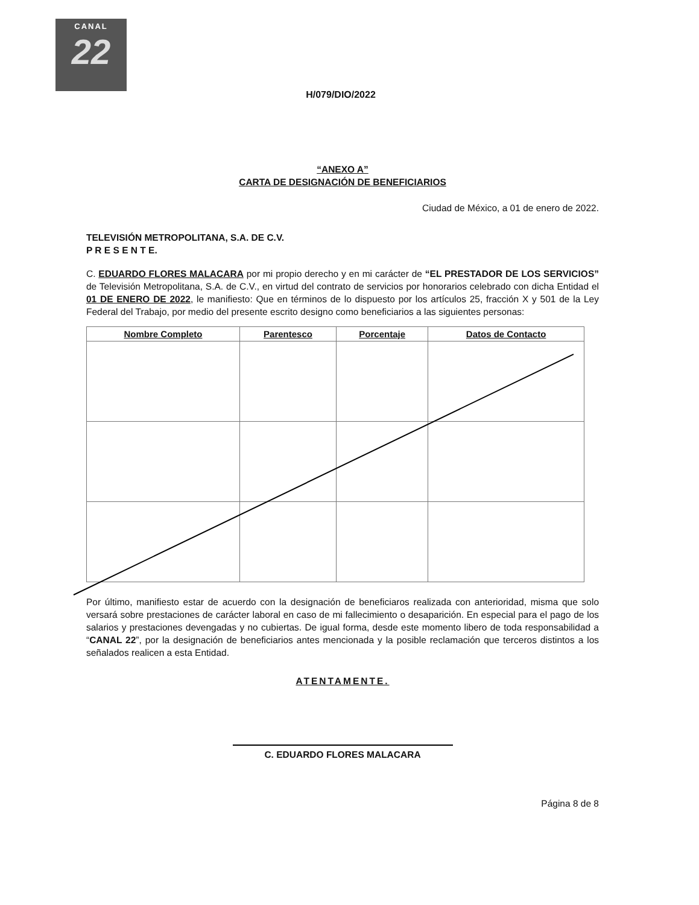CANAL
22
H/079/DIO/2022
“ANEXO A”
CARTA DE DESIGNACIÓN DE BENEFICIARIOS
Ciudad de México, a 01 de enero de 2022.
TELEVISIÓN METROPOLITANA, S.A. DE C.V.
P R E S E N T E.
C. EDUARDO FLORES MALACARA por mi propio derecho y en mi carácter de “EL PRESTADOR DE LOS SERVICIOS” de Televisión Metropolitana, S.A. de C.V., en virtud del contrato de servicios por honorarios celebrado con dicha Entidad el 01 DE ENERO DE 2022, le manifiesto: Que en términos de lo dispuesto por los artículos 25, fracción X y 501 de la Ley Federal del Trabajo, por medio del presente escrito designo como beneficiarios a las siguientes personas:
| Nombre Completo | Parentesco | Porcentaje | Datos de Contacto |
| --- | --- | --- | --- |
Por último, manifiesto estar de acuerdo con la designación de beneficiaros realizada con anterioridad, misma que solo versará sobre prestaciones de carácter laboral en caso de mi fallecimiento o desaparición. En especial para el pago de los salarios y prestaciones devengadas y no cubiertas. De igual forma, desde este momento libero de toda responsabilidad a “CANAL 22”, por la designación de beneficiarios antes mencionada y la posible reclamación que terceros distintos a los señalados realicen a esta Entidad.
ATENTAMENTE.
C. EDUARDO FLORES MALACARA
Página 8 de 8